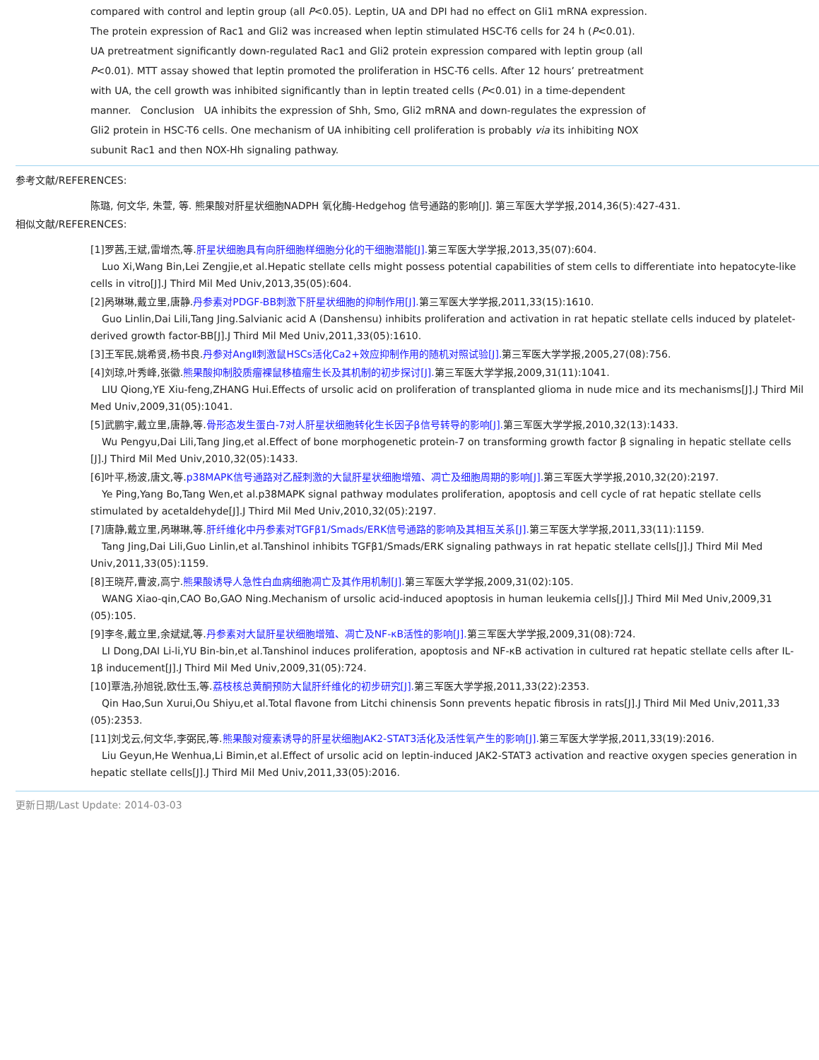compared with control and leptin group (all P<0.05). Leptin, UA and DPI had no effect on Gli1 mRNA expression. The protein expression of Rac1 and Gli2 was increased when leptin stimulated HSC-T6 cells for 24 h (P<0.01). UA pretreatment significantly down-regulated Rac1 and Gli2 protein expression compared with leptin group (all P<0.01). MTT assay showed that leptin promoted the proliferation in HSC-T6 cells. After 12 hours’ pretreatment with UA, the cell growth was inhibited significantly than in leptin treated cells (P<0.01) in a time-dependent manner. Conclusion UA inhibits the expression of Shh, Smo, Gli2 mRNA and down-regulates the expression of Gli2 protein in HSC-T6 cells. One mechanism of UA inhibiting cell proliferation is probably via its inhibiting NOX subunit Rac1 and then NOX-Hh signaling pathway.
参考文献/REFERENCES:
陈璐, 何文华, 朱萱, 等. 熊果酸对肝星状细胞NADPH 氧化酶-Hedgehog 信号通路的影响[J]. 第三军医大学学报,2014,36(5):427-431.
相似文献/REFERENCES:
[1]罗茜,王斌,雷增杰,等.肝星状细胞具有向肝细胞样细胞分化的干细胞潜能[J]. 第三军医大学学报,2013,35(07):604.
Luo Xi,Wang Bin,Lei Zengjie,et al.Hepatic stellate cells might possess potential capabilities of stem cells to differentiate into hepatocyte-like
cells in vitro[J].J Third Mil Med Univ,2013,35(05):604.
[2]呙琳琳,戴立里,唐静.丹参素对PDGF-BB刺激下肝星状细胞的抑制作用[J]. 第三军医大学学报,2011,33(15):1610.
Guo Linlin,Dai Lili,Tang Jing.Salvianic acid A (Danshensu) inhibits proliferation and activation in rat hepatic stellate cells induced by platelet-
derived growth factor-BB[J].J Third Mil Med Univ,2011,33(05):1610.
[3]王军民,姚希贤,杨书良.丹参对AngⅡ刺激鼠HSCs活化Ca2+效应抑制作用的随机对照试验[J]. 第三军医大学学报,2005,27(08):756.
[4]刘琼,叶秀峰,张徽.熊果酸抑制胶质瘤裸鼠移植瘤生长及其机制的初步探讨[J]. 第三军医大学学报,2009,31(11):1041.
LIU Qiong,YE Xiu-feng,ZHANG Hui.Effects of ursolic acid on proliferation of transplanted glioma in nude mice and its mechanisms[J].J Third Mil
Med Univ,2009,31(05):1041.
[5]武鹏宇,戴立里,唐静,等.骨形态发生蛋白-7对人肝星状细胞转化生长因子β信号转导的影响[J]. 第三军医大学学报,2010,32(13):1433.
Wu Pengyu,Dai Lili,Tang Jing,et al.Effect of bone morphogenetic protein-7 on transforming growth factor β signaling in hepatic stellate cells
[J].J Third Mil Med Univ,2010,32(05):1433.
[6]叶平,杨波,唐文,等.p38MAPK信号通路对乙醛刺激的大鼠肝星状细胞增殖、凋亡及细胞周期的影响[J]. 第三军医大学学报,2010,32(20):2197.
Ye Ping,Yang Bo,Tang Wen,et al.p38MAPK signal pathway modulates proliferation, apoptosis and cell cycle of rat hepatic stellate cells
stimulated by acetaldehyde[J].J Third Mil Med Univ,2010,32(05):2197.
[7]唐静,戴立里,呙琳琳,等.肝纤维化中丹参素对TGFβ1/Smads/ERK信号通路的影响及其相互关系[J]. 第三军医大学学报,2011,33(11):1159.
Tang Jing,Dai Lili,Guo Linlin,et al.Tanshinol inhibits TGFβ1/Smads/ERK signaling pathways in rat hepatic stellate cells[J].J Third Mil Med
Univ,2011,33(05):1159.
[8]王晓芹,曹波,高宁.熊果酸诱导人急性白血病细胞凋亡及其作用机制[J]. 第三军医大学学报,2009,31(02):105.
WANG Xiao-qin,CAO Bo,GAO Ning.Mechanism of ursolic acid-induced apoptosis in human leukemia cells[J].J Third Mil Med Univ,2009,31
(05):105.
[9]李冬,戴立里,余斌斌,等.丹参素对大鼠肝星状细胞增殖、凋亡及NF-κB活性的影响[J]. 第三军医大学学报,2009,31(08):724.
LI Dong,DAI Li-li,YU Bin-bin,et al.Tanshinol induces proliferation, apoptosis and NF-κB activation in cultured rat hepatic stellate cells after IL-
1β inducement[J].J Third Mil Med Univ,2009,31(05):724.
[10]覃浩,孙旭锐,欧仕玉,等.荔枝核总黄酮预防大鼠肝纤维化的初步研究[J]. 第三军医大学学报,2011,33(22):2353.
Qin Hao,Sun Xurui,Ou Shiyu,et al.Total flavone from Litchi chinensis Sonn prevents hepatic fibrosis in rats[J].J Third Mil Med Univ,2011,33
(05):2353.
[11]刘戈云,何文华,李弼民,等.熊果酸对瘦素诱导的肝星状细胞JAK2-STAT3活化及活性氧产生的影响[J]. 第三军医大学学报,2011,33(19):2016.
Liu Geyun,He Wenhua,Li Bimin,et al.Effect of ursolic acid on leptin-induced JAK2-STAT3 activation and reactive oxygen species generation in
hepatic stellate cells[J].J Third Mil Med Univ,2011,33(05):2016.
更新日期/Last Update: 2014-03-03